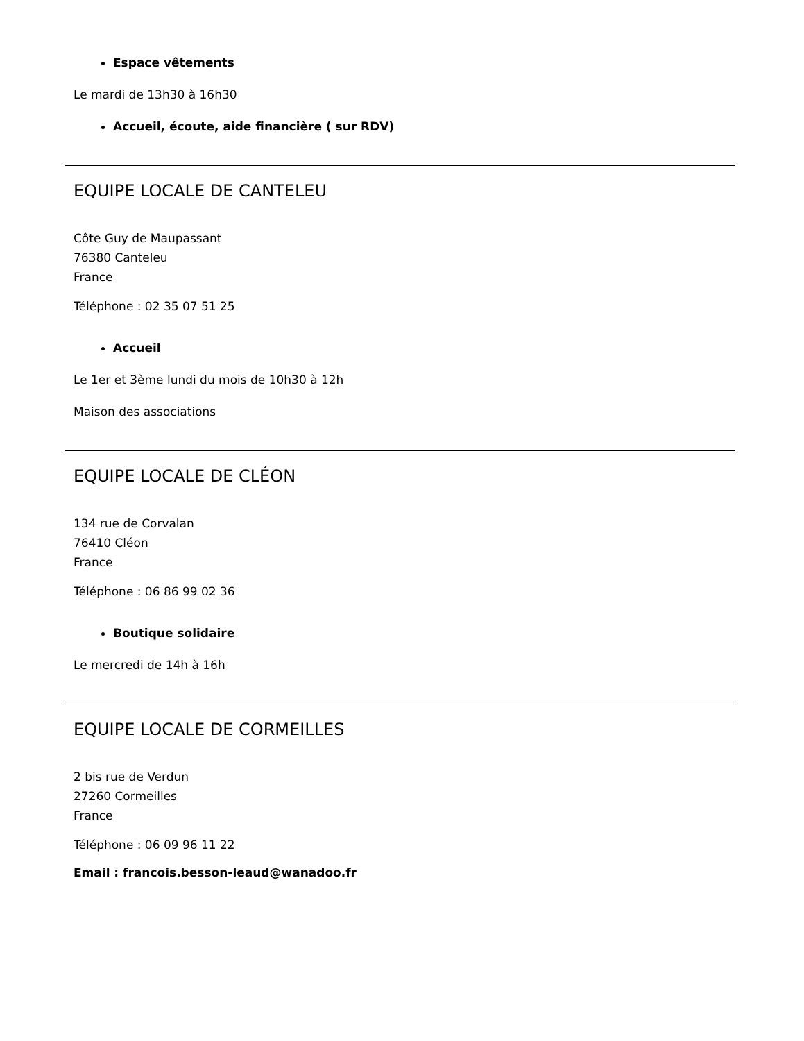Espace vêtements
Le mardi de 13h30 à 16h30
Accueil, écoute, aide financière ( sur RDV)
EQUIPE LOCALE DE CANTELEU
Côte Guy de Maupassant
76380 Canteleu
France
Téléphone : 02 35 07 51 25
Accueil
Le 1er et 3ème lundi du mois de 10h30 à 12h
Maison des associations
EQUIPE LOCALE DE CLÉON
134 rue de Corvalan
76410 Cléon
France
Téléphone : 06 86 99 02 36
Boutique solidaire
Le mercredi de 14h à 16h
EQUIPE LOCALE DE CORMEILLES
2 bis rue de Verdun
27260 Cormeilles
France
Téléphone : 06 09 96 11 22
Email : francois.besson-leaud@wanadoo.fr